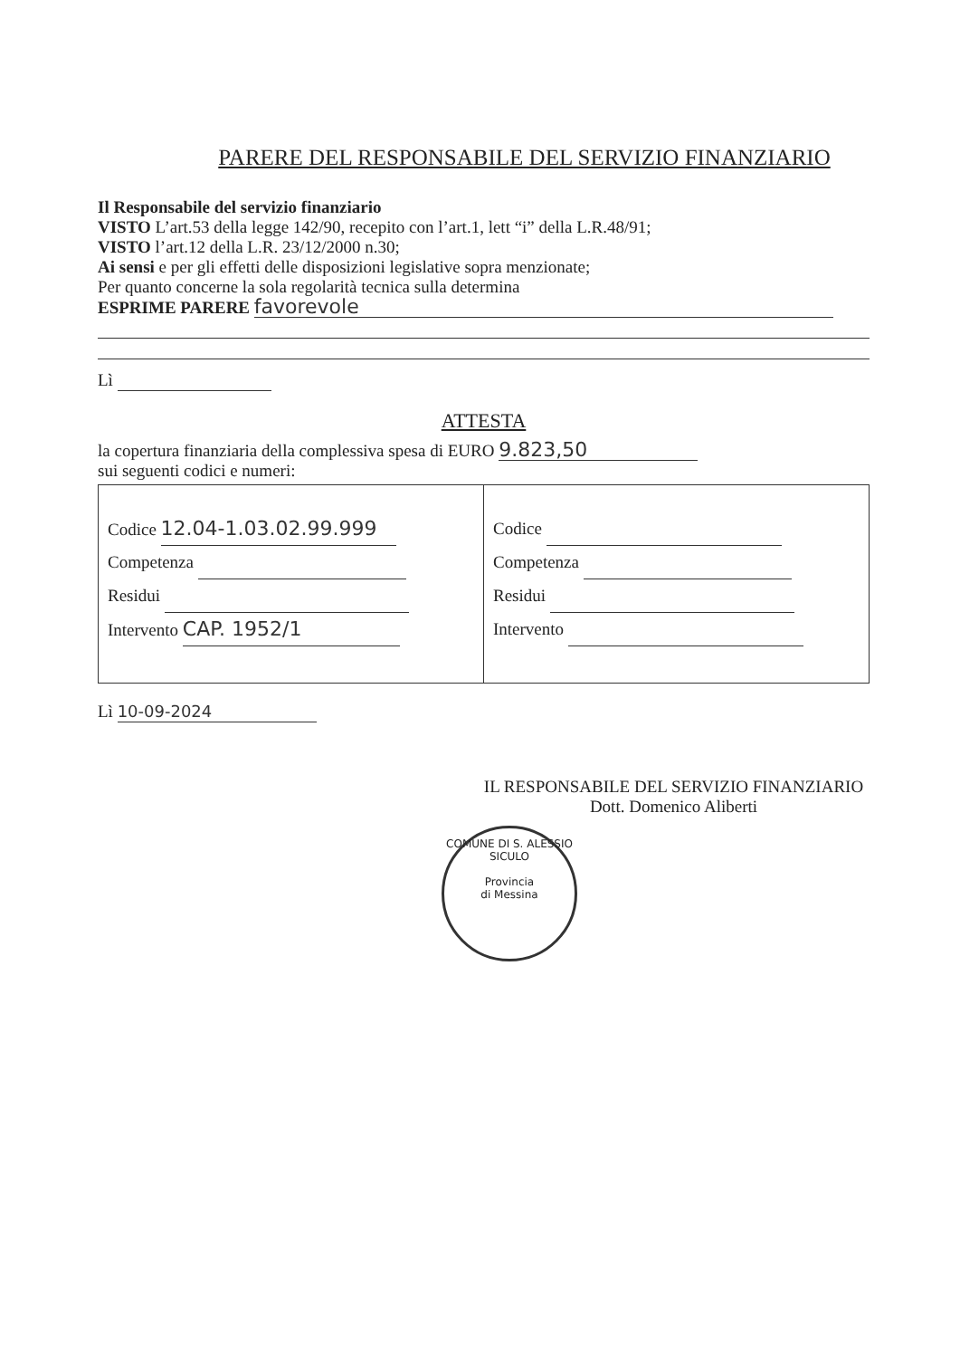PARERE DEL RESPONSABILE DEL SERVIZIO FINANZIARIO
Il Responsabile del servizio finanziario
VISTO L’art.53 della legge 142/90, recepito con l’art.1, lett “i” della L.R.48/91;
VISTO l’art.12 della L.R. 23/12/2000 n.30;
Ai sensi e per gli effetti delle disposizioni legislative sopra menzionate;
Per quanto concerne la sola regolarità tecnica sulla determina
ESPRIME PARERE favorevole
Lì
ATTESTA
la copertura finanziaria della complessiva spesa di EURO 9.823,50
sui seguenti codici e numeri:
| Codice 12.04-1.03.02.99.999 Competenza Residui Intervento CAP. 1952/1 | Codice Competenza Residui Intervento |
Lì 10-09-2024
IL RESPONSABILE DEL SERVIZIO FINANZIARIO
Dott. Domenico Aliberti
COMUNE DI S. ALESSIO SICULO
Provincia
di Messina